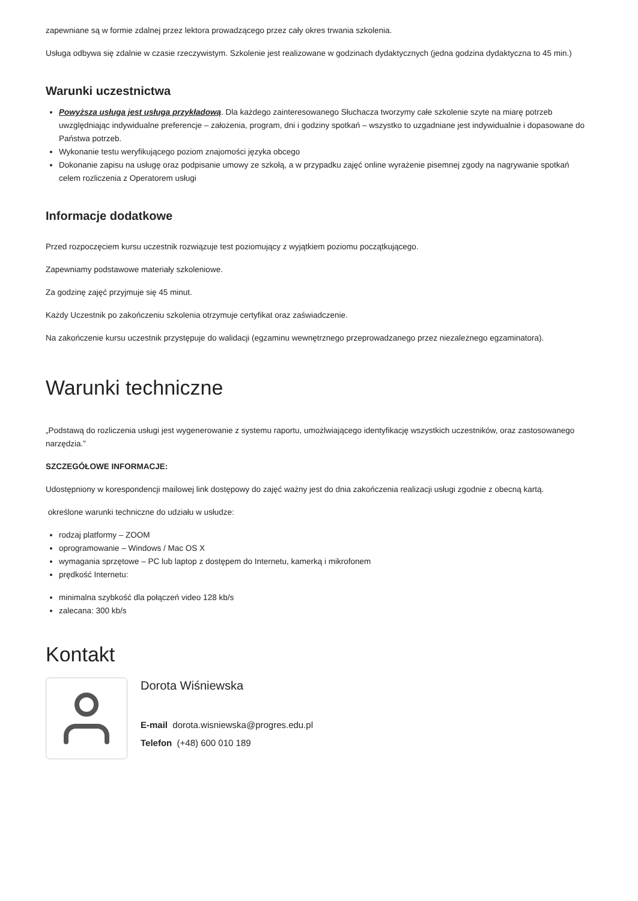zapewniane są w formie zdalnej przez lektora prowadzącego przez cały okres trwania szkolenia.
Usługa odbywa się zdalnie w czasie rzeczywistym. Szkolenie jest realizowane w godzinach dydaktycznych (jedna godzina dydaktyczna to 45 min.)
Warunki uczestnictwa
Powyższa usługa jest usługa przykładową. Dla każdego zainteresowanego Słuchacza tworzymy całe szkolenie szyte na miarę potrzeb uwzględniając indywidualne preferencje – założenia, program, dni i godziny spotkań – wszystko to uzgadniane jest indywidualnie i dopasowane do Państwa potrzeb.
Wykonanie testu weryfikującego poziom znajomości języka obcego
Dokonanie zapisu na usługę oraz podpisanie umowy ze szkołą, a w przypadku zajęć online wyrażenie pisemnej zgody na nagrywanie spotkań celem rozliczenia z Operatorem usługi
Informacje dodatkowe
Przed rozpoczęciem kursu uczestnik rozwiązuje test poziomujący z wyjątkiem poziomu początkującego.
Zapewniamy podstawowe materiały szkoleniowe.
Za godzinę zajęć przyjmuje się 45 minut.
Każdy Uczestnik po zakończeniu szkolenia otrzymuje certyfikat oraz zaświadczenie.
Na zakończenie kursu uczestnik przystępuje do walidacji (egzaminu wewnętrznego przeprowadzanego przez niezależnego egzaminatora).
Warunki techniczne
„Podstawą do rozliczenia usługi jest wygenerowanie z systemu raportu, umożlwiającego identyfikację wszystkich uczestników, oraz zastosowanego narzędzia.”
SZCZEGÓŁOWE INFORMACJE:
Udostępniony w korespondencji mailowej link dostępowy do zajęć ważny jest do dnia zakończenia realizacji usługi zgodnie z obecną kartą.
określone warunki techniczne do udziału w usłudze:
rodzaj platformy – ZOOM
oprogramowanie – Windows / Mac OS X
wymagania sprzętowe – PC lub laptop z dostępem do Internetu, kamerką i mikrofonem
prędkość Internetu:
minimalna szybkość dla połączeń video 128 kb/s
zalecana: 300 kb/s
Kontakt
Dorota Wiśniewska
E-mail dorota.wisniewska@progres.edu.pl
Telefon (+48) 600 010 189